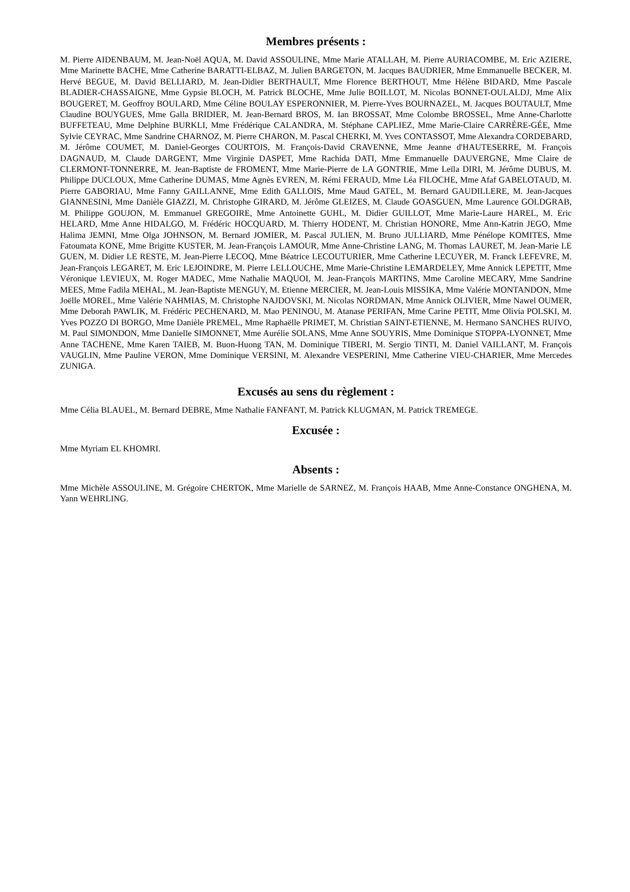Membres présents :
M. Pierre AIDENBAUM, M. Jean-Noël AQUA, M. David ASSOULINE, Mme Marie ATALLAH, M. Pierre AURIACOMBE, M. Eric AZIERE, Mme Marinette BACHE, Mme Catherine BARATTI-ELBAZ, M. Julien BARGETON, M. Jacques BAUDRIER, Mme Emmanuelle BECKER, M. Hervé BEGUE, M. David BELLIARD, M. Jean-Didier BERTHAULT, Mme Florence BERTHOUT, Mme Hélène BIDARD, Mme Pascale BLADIER-CHASSAIGNE, Mme Gypsie BLOCH, M. Patrick BLOCHE, Mme Julie BOILLOT, M. Nicolas BONNET-OULALDJ, Mme Alix BOUGERET, M. Geoffroy BOULARD, Mme Céline BOULAY ESPERONNIER, M. Pierre-Yves BOURNAZEL, M. Jacques BOUTAULT, Mme Claudine BOUYGUES, Mme Galla BRIDIER, M. Jean-Bernard BROS, M. Ian BROSSAT, Mme Colombe BROSSEL, Mme Anne-Charlotte BUFFETEAU, Mme Delphine BURKLI, Mme Frédérique CALANDRA, M. Stéphane CAPLIEZ, Mme Marie-Claire CARRÈRE-GÉE, Mme Sylvie CEYRAC, Mme Sandrine CHARNOZ, M. Pierre CHARON, M. Pascal CHERKI, M. Yves CONTASSOT, Mme Alexandra CORDEBARD, M. Jérôme COUMET, M. Daniel-Georges COURTOIS, M. François-David CRAVENNE, Mme Jeanne d'HAUTESERRE, M. François DAGNAUD, M. Claude DARGENT, Mme Virginie DASPET, Mme Rachida DATI, Mme Emmanuelle DAUVERGNE, Mme Claire de CLERMONT-TONNERRE, M. Jean-Baptiste de FROMENT, Mme Marie-Pierre de LA GONTRIE, Mme Leïla DIRI, M. Jérôme DUBUS, M. Philippe DUCLOUX, Mme Catherine DUMAS, Mme Agnès EVREN, M. Rémi FERAUD, Mme Léa FILOCHE, Mme Afaf GABELOTAUD, M. Pierre GABORIAU, Mme Fanny GAILLANNE, Mme Edith GALLOIS, Mme Maud GATEL, M. Bernard GAUDILLERE, M. Jean-Jacques GIANNESINI, Mme Danièle GIAZZI, M. Christophe GIRARD, M. Jérôme GLEIZES, M. Claude GOASGUEN, Mme Laurence GOLDGRAB, M. Philippe GOUJON, M. Emmanuel GREGOIRE, Mme Antoinette GUHL, M. Didier GUILLOT, Mme Marie-Laure HAREL, M. Eric HELARD, Mme Anne HIDALGO, M. Frédéric HOCQUARD, M. Thierry HODENT, M. Christian HONORE, Mme Ann-Katrin JEGO, Mme Halima JEMNI, Mme Olga JOHNSON, M. Bernard JOMIER, M. Pascal JULIEN, M. Bruno JULLIARD, Mme Pénélope KOMITES, Mme Fatoumata KONE, Mme Brigitte KUSTER, M. Jean-François LAMOUR, Mme Anne-Christine LANG, M. Thomas LAURET, M. Jean-Marie LE GUEN, M. Didier LE RESTE, M. Jean-Pierre LECOQ, Mme Béatrice LECOUTURIER, Mme Catherine LECUYER, M. Franck LEFEVRE, M. Jean-François LEGARET, M. Eric LEJOINDRE, M. Pierre LELLOUCHE, Mme Marie-Christine LEMARDELEY, Mme Annick LEPETIT, Mme Véronique LEVIEUX, M. Roger MADEC, Mme Nathalie MAQUOI, M. Jean-François MARTINS, Mme Caroline MECARY, Mme Sandrine MEES, Mme Fadila MEHAL, M. Jean-Baptiste MENGUY, M. Etienne MERCIER, M. Jean-Louis MISSIKA, Mme Valérie MONTANDON, Mme Joëlle MOREL, Mme Valérie NAHMIAS, M. Christophe NAJDOVSKI, M. Nicolas NORDMAN, Mme Annick OLIVIER, Mme Nawel OUMER, Mme Deborah PAWLIK, M. Frédéric PECHENARD, M. Mao PENINOU, M. Atanase PERIFAN, Mme Carine PETIT, Mme Olivia POLSKI, M. Yves POZZO DI BORGO, Mme Danièle PREMEL, Mme Raphaëlle PRIMET, M. Christian SAINT-ETIENNE, M. Hermano SANCHES RUIVO, M. Paul SIMONDON, Mme Danielle SIMONNET, Mme Aurélie SOLANS, Mme Anne SOUYRIS, Mme Dominique STOPPA-LYONNET, Mme Anne TACHENE, Mme Karen TAIEB, M. Buon-Huong TAN, M. Dominique TIBERI, M. Sergio TINTI, M. Daniel VAILLANT, M. François VAUGLIN, Mme Pauline VERON, Mme Dominique VERSINI, M. Alexandre VESPERINI, Mme Catherine VIEU-CHARIER, Mme Mercedes ZUNIGA.
Excusés au sens du règlement :
Mme Célia BLAUEL, M. Bernard DEBRE, Mme Nathalie FANFANT, M. Patrick KLUGMAN, M. Patrick TREMEGE.
Excusée :
Mme Myriam EL KHOMRI.
Absents :
Mme Michèle ASSOULINE, M. Grégoire CHERTOK, Mme Marielle de SARNEZ, M. François HAAB, Mme Anne-Constance ONGHENA, M. Yann WEHRLING.